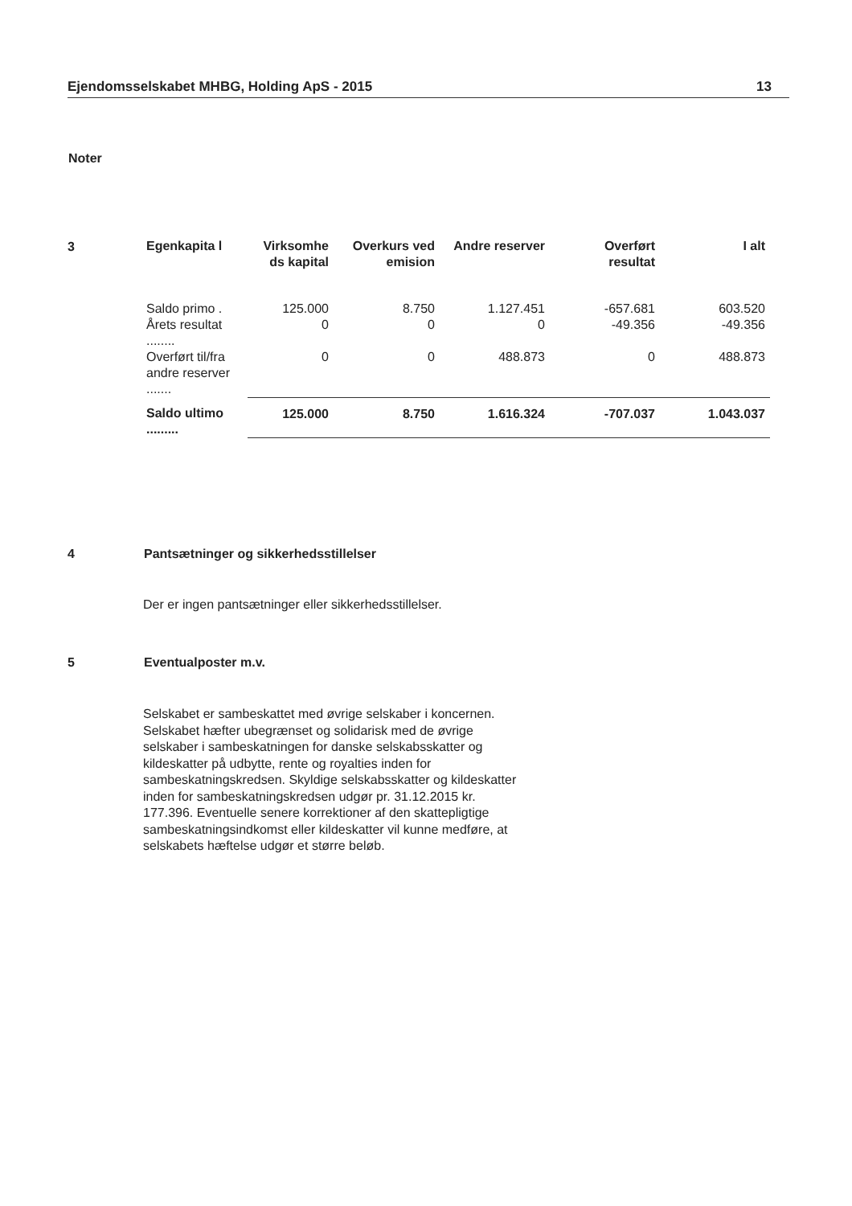Ejendomsselskabet MHBG, Holding ApS - 2015 13
Noter
3
| Egenkapita l | Virksomhe ds kapital | Overkurs ved emision | Andre reserver | Overført resultat | I alt |
| --- | --- | --- | --- | --- | --- |
| Saldo primo . | 125.000 | 8.750 | 1.127.451 | -657.681 | 603.520 |
| Årets resultat ........ | 0 | 0 | 0 | -49.356 | -49.356 |
| Overført til/fra andre reserver ....... | 0 | 0 | 488.873 | 0 | 488.873 |
| Saldo ultimo ......... | 125.000 | 8.750 | 1.616.324 | -707.037 | 1.043.037 |
4 Pantsætninger og sikkerhedsstillelser
Der er ingen pantsætninger eller sikkerhedsstillelser.
5 Eventualposter m.v.
Selskabet er sambeskattet med øvrige selskaber i koncernen. Selskabet hæfter ubegrænset og solidarisk med de øvrige selskaber i sambeskatningen for danske selskabsskatter og kildeskatter på udbytte, rente og royalties inden for
sambeskatningskredsen. Skyldige selskabsskatter og kildeskatter inden for sambeskatningskredsen udgør pr. 31.12.2015 kr. 177.396. Eventuelle senere korrektioner af den skattepligtige sambeskatningsindkomst eller kildeskatter vil kunne medføre, at
selskabets hæftelse udgør et større beløb.